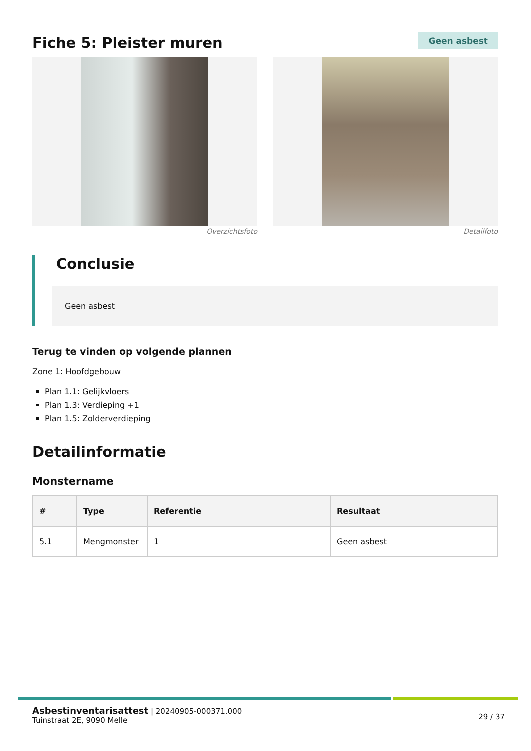Fiche 5: Pleister muren
Geen asbest
Overzichtsfoto Detailfoto
Conclusie
Geen asbest
Terug te vinden op volgende plannen
Zone 1: Hoofdgebouw
Plan 1.1: Gelijkvloers
Plan 1.3: Verdieping +1
Plan 1.5: Zolderverdieping
Detailinformatie
Monstername
| # | Type | Referentie | Resultaat |
| --- | --- | --- | --- |
| 5.1 | Mengmonster | 1 | Geen asbest |
Asbestinventarisattest | 20240905-000371.000
Tuinstraat 2E, 9090 Melle
29 / 37